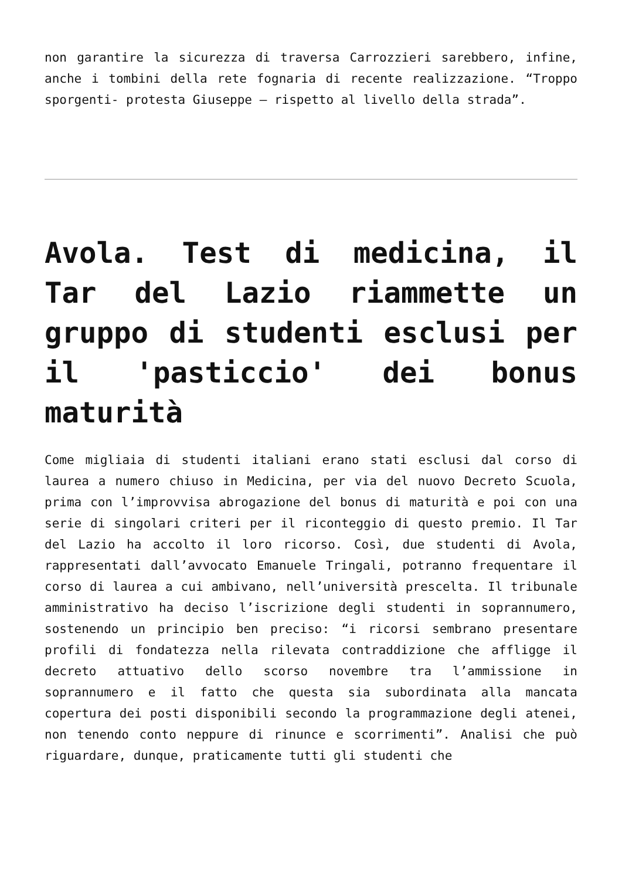non garantire la sicurezza di traversa Carrozzieri sarebbero, infine, anche i tombini della rete fognaria di recente realizzazione. “Troppo sporgenti- protesta Giuseppe – rispetto al livello della strada”.
Avola. Test di medicina, il Tar del Lazio riammette un gruppo di studenti esclusi per il 'pasticcio' dei bonus maturità
Come migliaia di studenti italiani erano stati esclusi dal corso di laurea a numero chiuso in Medicina, per via del nuovo Decreto Scuola, prima con l’improvvisa abrogazione del bonus di maturità e poi con una serie di singolari criteri per il riconteggio di questo premio. Il Tar del Lazio ha accolto il loro ricorso. Così, due studenti di Avola, rappresentati dall’avvocato Emanuele Tringali, potranno frequentare il corso di laurea a cui ambivano, nell’università prescelta. Il tribunale amministrativo ha deciso l’iscrizione degli studenti in soprannumero, sostenendo un principio ben preciso: “i ricorsi sembrano presentare profili di fondatezza nella rilevata contraddizione che affligge il decreto attuativo dello scorso novembre tra l’ammissione in soprannumero e il fatto che questa sia subordinata alla mancata copertura dei posti disponibili secondo la programmazione degli atenei, non tenendo conto neppure di rinunce e scorrimenti”. Analisi che può riguardare, dunque, praticamente tutti gli studenti che